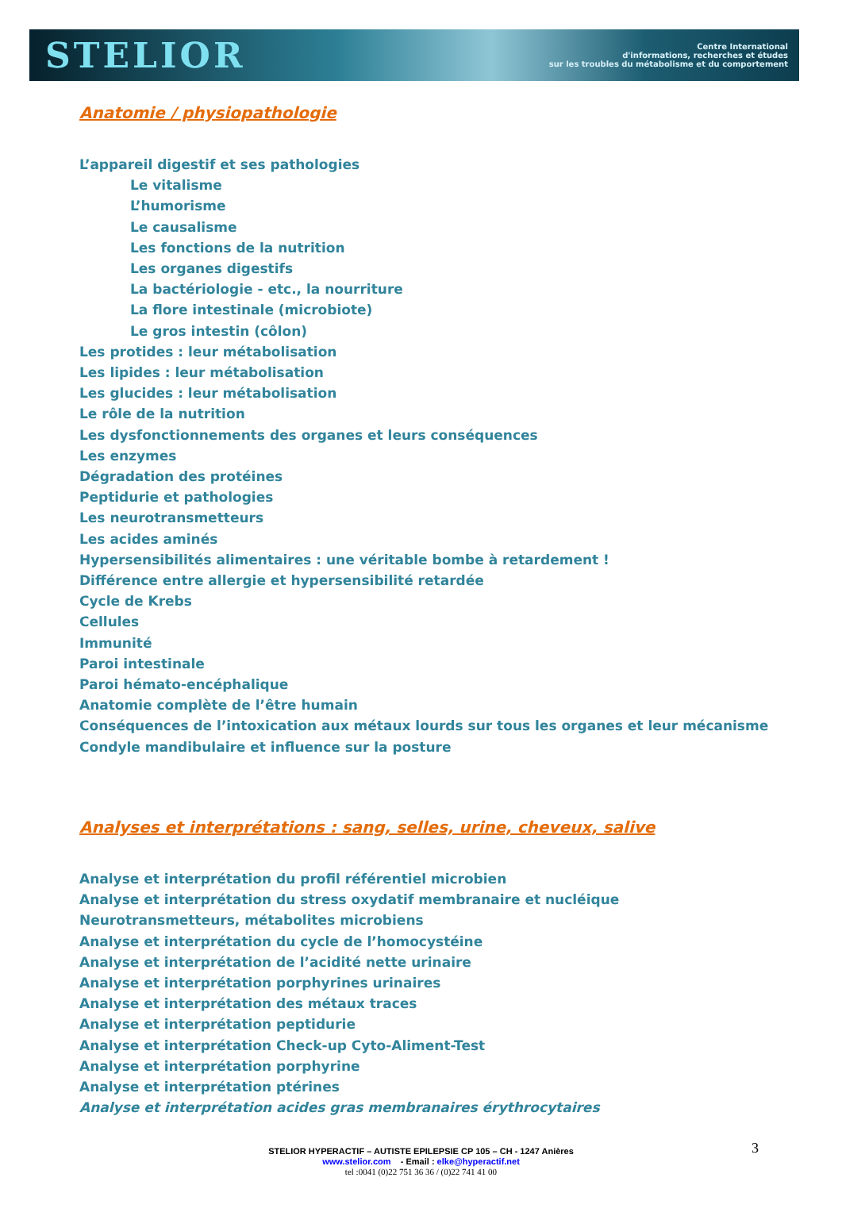STELIOR
Centre International
d'informations, recherches et études
sur les troubles du métabolisme et du comportement
Anatomie / physiopathologie
L’appareil digestif et ses pathologies
Le vitalisme
L’humorisme
Le causalisme
Les fonctions de la nutrition
Les organes digestifs
La bactériologie - etc., la nourriture
La flore intestinale (microbiote)
Le gros intestin (côlon)
Les protides : leur métabolisation
Les lipides : leur métabolisation
Les glucides : leur métabolisation
Le rôle de la nutrition
Les dysfonctionnements des organes et leurs conséquences
Les enzymes
Dégradation des protéines
Peptidurie et pathologies
Les neurotransmetteurs
Les acides aminés
Hypersensibilités alimentaires : une véritable bombe à retardement !
Différence entre allergie et hypersensibilité retardée
Cycle de Krebs
Cellules
Immunité
Paroi intestinale
Paroi hémato-encéphalique
Anatomie complète de l’être humain
Conséquences de l’intoxication aux métaux lourds sur tous les organes et leur mécanisme
Condyle mandibulaire et influence sur la posture
Analyses et interprétations : sang, selles, urine, cheveux, salive
Analyse et interprétation du profil référentiel microbien
Analyse et interprétation du stress oxydatif membranaire et nucléique
Neurotransmetteurs, métabolites microbiens
Analyse et interprétation du cycle de l’homocystéine
Analyse et interprétation de l’acidité nette urinaire
Analyse et interprétation porphyrines urinaires
Analyse et interprétation des métaux traces
Analyse et interprétation peptidurie
Analyse et interprétation Check-up Cyto-Aliment-Test
Analyse et interprétation porphyrine
Analyse et interprétation ptérines
Analyse et interprétation acides gras membranaires érythrocytaires
3 STELIOR HYPERACTIF – AUTISTE EPILEPSIE CP 105 – CH - 1247 Anières
www.stelior.com - Email : elke@hyperactif.net
tel :0041 (0)22 751 36 36 / (0)22 741 41 00